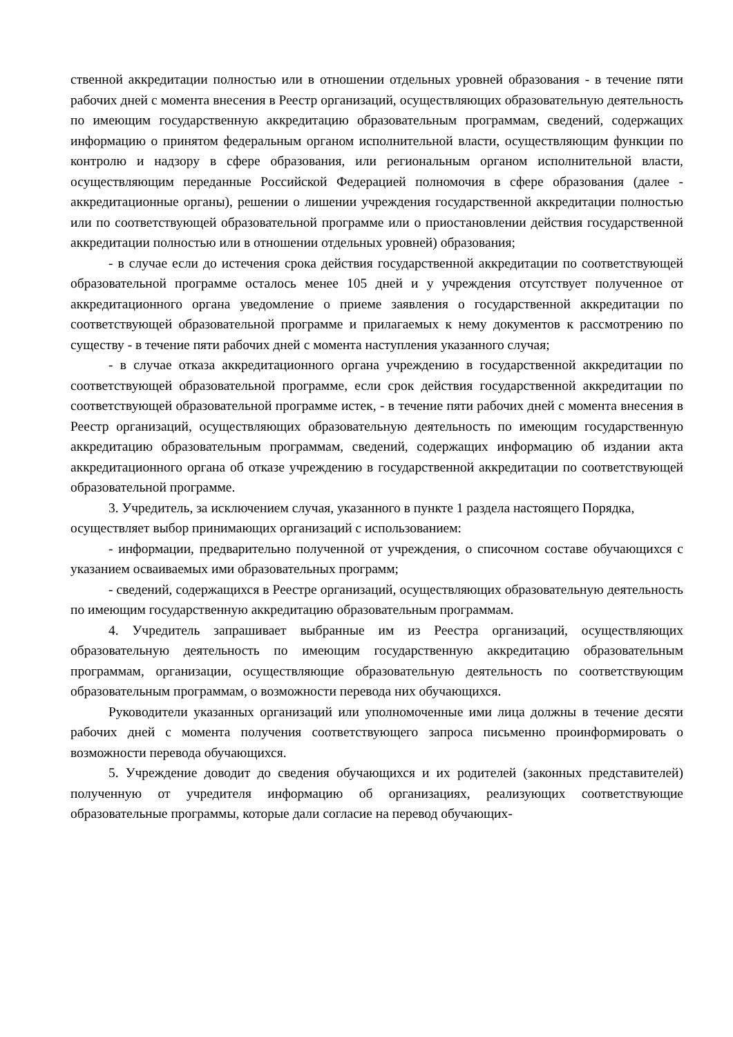ственной аккредитации полностью или в отношении отдельных уровней образования - в течение пяти рабочих дней с момента внесения в Реестр организаций, осуществляющих образовательную деятельность по имеющим государственную аккредитацию образовательным программам, сведений, содержащих информацию о принятом федеральным органом исполнительной власти, осуществляющим функции по контролю и надзору в сфере образования, или региональным органом исполнительной власти, осуществляющим переданные Российской Федерацией полномочия в сфере образования (далее - аккредитационные органы), решении о лишении учреждения государственной аккредитации полностью или по соответствующей образовательной программе или о приостановлении действия государственной аккредитации полностью или в отношении отдельных уровней) образования;
- в случае если до истечения срока действия государственной аккредитации по соответствующей образовательной программе осталось менее 105 дней и у учреждения отсутствует полученное от аккредитационного органа уведомление о приеме заявления о государственной аккредитации по соответствующей образовательной программе и прилагаемых к нему документов к рассмотрению по существу - в течение пяти рабочих дней с момента наступления указанного случая;
- в случае отказа аккредитационного органа учреждению в государственной аккредитации по соответствующей образовательной программе, если срок действия государственной аккредитации по соответствующей образовательной программе истек, - в течение пяти рабочих дней с момента внесения в Реестр организаций, осуществляющих образовательную деятельность по имеющим государственную аккредитацию образовательным программам, сведений, содержащих информацию об издании акта аккредитационного органа об отказе учреждению в государственной аккредитации по соответствующей образовательной программе.
3. Учредитель, за исключением случая, указанного в пункте 1 раздела настоящего Порядка, осуществляет выбор принимающих организаций с использованием:
- информации, предварительно полученной от учреждения, о списочном составе обучающихся с указанием осваиваемых ими образовательных программ;
- сведений, содержащихся в Реестре организаций, осуществляющих образовательную деятельность по имеющим государственную аккредитацию образовательным программам.
4. Учредитель запрашивает выбранные им из Реестра организаций, осуществляющих образовательную деятельность по имеющим государственную аккредитацию образовательным программам, организации, осуществляющие образовательную деятельность по соответствующим образовательным программам, о возможности перевода них обучающихся.
Руководители указанных организаций или уполномоченные ими лица должны в течение десяти рабочих дней с момента получения соответствующего запроса письменно проинформировать о возможности перевода обучающихся.
5. Учреждение доводит до сведения обучающихся и их родителей (законных представителей) полученную от учредителя информацию об организациях, реализующих соответствующие образовательные программы, которые дали согласие на перевод обучающих-